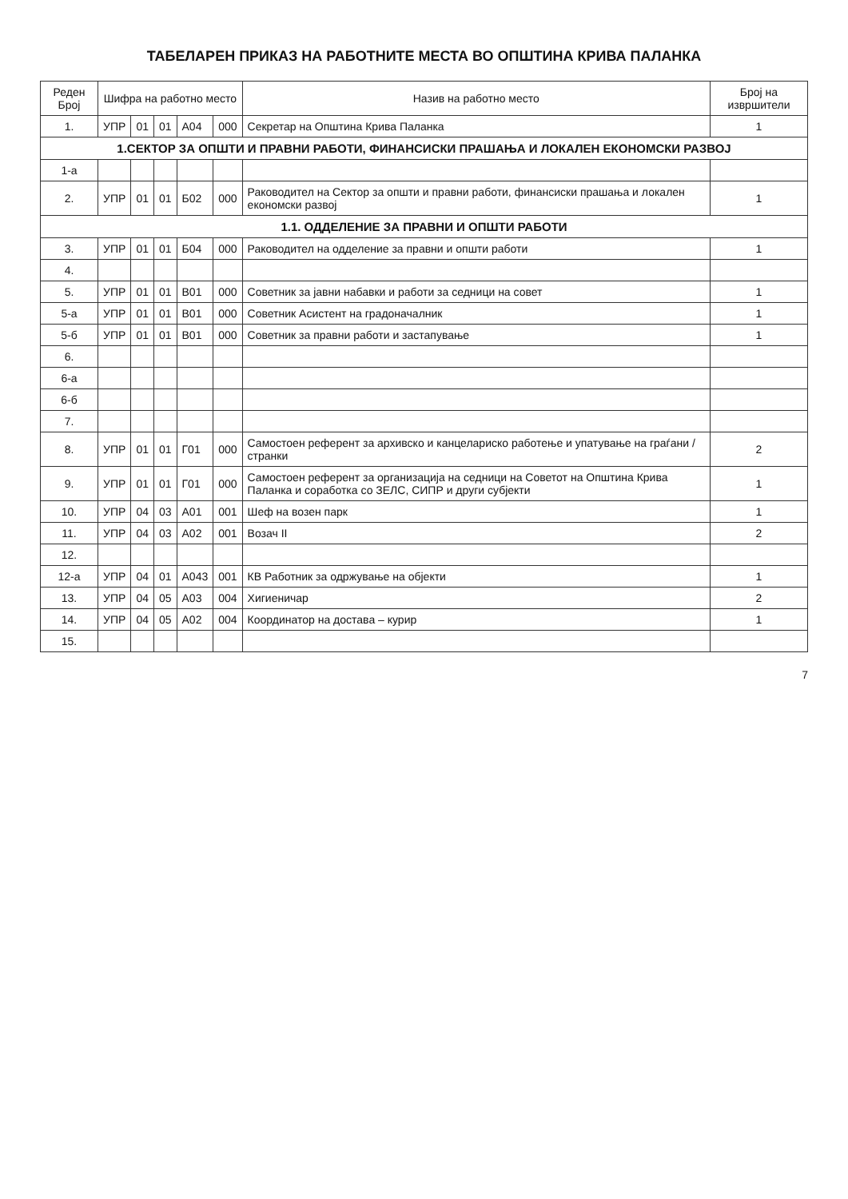ТАБЕЛАРЕН ПРИКАЗ НА РАБОТНИТЕ МЕСТА ВО ОПШТИНА КРИВА ПАЛАНКА
| Реден Број | Шифра на работно место | | | | | Назив на работно место | Број на извршители |
| --- | --- | --- | --- | --- | --- | --- | --- |
| 1. | УПР | 01 | 01 | А04 | 000 | Секретар на Општина Крива Паланка | 1 |
| 1.СЕКТОР ЗА ОПШТИ И ПРАВНИ РАБОТИ, ФИНАНСИСКИ ПРАШАЊА И ЛОКАЛЕН ЕКОНОМСКИ РАЗВОЈ | | | | | | | |
| 1-а | | | | | | | |
| 2. | УПР | 01 | 01 | Б02 | 000 | Раководител на Сектор за општи и правни работи, финансиски прашања и локален економски развој | 1 |
| 1.1. ОДДЕЛЕНИЕ ЗА ПРАВНИ И ОПШТИ РАБОТИ | | | | | | | |
| 3. | УПР | 01 | 01 | Б04 | 000 | Раководител на одделение за правни и општи работи | 1 |
| 4. | | | | | | | |
| 5. | УПР | 01 | 01 | В01 | 000 | Советник за јавни набавки и работи за седници на совет | 1 |
| 5-а | УПР | 01 | 01 | В01 | 000 | Советник Асистент на градоначалник | 1 |
| 5-б | УПР | 01 | 01 | В01 | 000 | Советник за правни работи и застапување | 1 |
| 6. | | | | | | | |
| 6-а | | | | | | | |
| 6-б | | | | | | | |
| 7. | | | | | | | |
| 8. | УПР | 01 | 01 | Г01 | 000 | Самостоен референт за архивско и канцелариско работење и упатување на граѓани / странки | 2 |
| 9. | УПР | 01 | 01 | Г01 | 000 | Самостоен референт за организација на седници на Советот на Општина Крива Паланка и соработка со ЗЕЛС, СИПР и други субјекти | 1 |
| 10. | УПР | 04 | 03 | А01 | 001 | Шеф на возен парк | 1 |
| 11. | УПР | 04 | 03 | А02 | 001 | Возач II | 2 |
| 12. | | | | | | | |
| 12-а | УПР | 04 | 01 | А043 | 001 | КВ Работник за одржување на објекти | 1 |
| 13. | УПР | 04 | 05 | А03 | 004 | Хигиеничар | 2 |
| 14. | УПР | 04 | 05 | А02 | 004 | Координатор на достава – курир | 1 |
| 15. | | | | | | | |
7